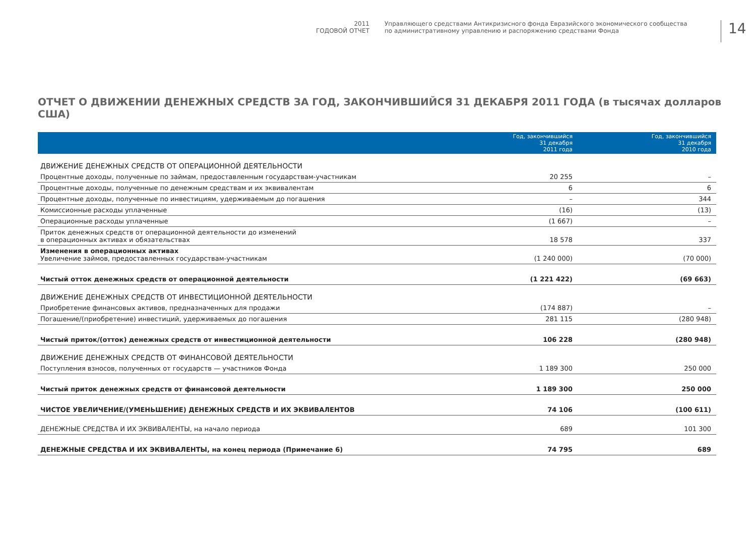2011
ГОДОВОЙ ОТЧЕТ
Управляющего средствами Антикризисного фонда Евразийского экономического сообщества
по административному управлению и распоряжению средствами Фонда
14
ОТЧЕТ О ДВИЖЕНИИ ДЕНЕЖНЫХ СРЕДСТВ ЗА ГОД, ЗАКОНЧИВШИЙСЯ 31 ДЕКАБРЯ 2011 ГОДА (в тысячах долларов США)
| | Год, закончившийся 31 декабря 2011 года | Год, закончившийся 31 декабря 2010 года |
| --- | --- | --- |
| ДВИЖЕНИЕ ДЕНЕЖНЫХ СРЕДСТВ ОТ ОПЕРАЦИОННОЙ ДЕЯТЕЛЬНОСТИ | | |
| Процентные доходы, полученные по займам, предоставленным государствам-участникам | 20 255 | – |
| Процентные доходы, полученные по денежным средствам и их эквивалентам | 6 | 6 |
| Процентные доходы, полученные по инвестициям, удерживаемым до погашения | – | 344 |
| Комиссионные расходы уплаченные | (16) | (13) |
| Операционные расходы уплаченные | (1 667) | – |
| Приток денежных средств от операционной деятельности до изменений в операционных активах и обязательствах | 18 578 | 337 |
| Изменения в операционных активах Увеличение займов, предоставленных государствам-участникам | (1 240 000) | (70 000) |
| Чистый отток денежных средств от операционной деятельности | (1 221 422) | (69 663) |
| ДВИЖЕНИЕ ДЕНЕЖНЫХ СРЕДСТВ ОТ ИНВЕСТИЦИОННОЙ ДЕЯТЕЛЬНОСТИ | | |
| Приобретение финансовых активов, предназначенных для продажи | (174 887) | – |
| Погашение/(приобретение) инвестиций, удерживаемых до погашения | 281 115 | (280 948) |
| Чистый приток/(отток) денежных средств от инвестиционной деятельности | 106 228 | (280 948) |
| ДВИЖЕНИЕ ДЕНЕЖНЫХ СРЕДСТВ ОТ ФИНАНСОВОЙ ДЕЯТЕЛЬНОСТИ | | |
| Поступления взносов, полученных от государств — участников Фонда | 1 189 300 | 250 000 |
| Чистый приток денежных средств от финансовой деятельности | 1 189 300 | 250 000 |
| ЧИСТОЕ УВЕЛИЧЕНИЕ/(УМЕНЬШЕНИЕ) ДЕНЕЖНЫХ СРЕДСТВ И ИХ ЭКВИВАЛЕНТОВ | 74 106 | (100 611) |
| ДЕНЕЖНЫЕ СРЕДСТВА И ИХ ЭКВИВАЛЕНТЫ, на начало периода | 689 | 101 300 |
| ДЕНЕЖНЫЕ СРЕДСТВА И ИХ ЭКВИВАЛЕНТЫ, на конец периода (Примечание 6) | 74 795 | 689 |